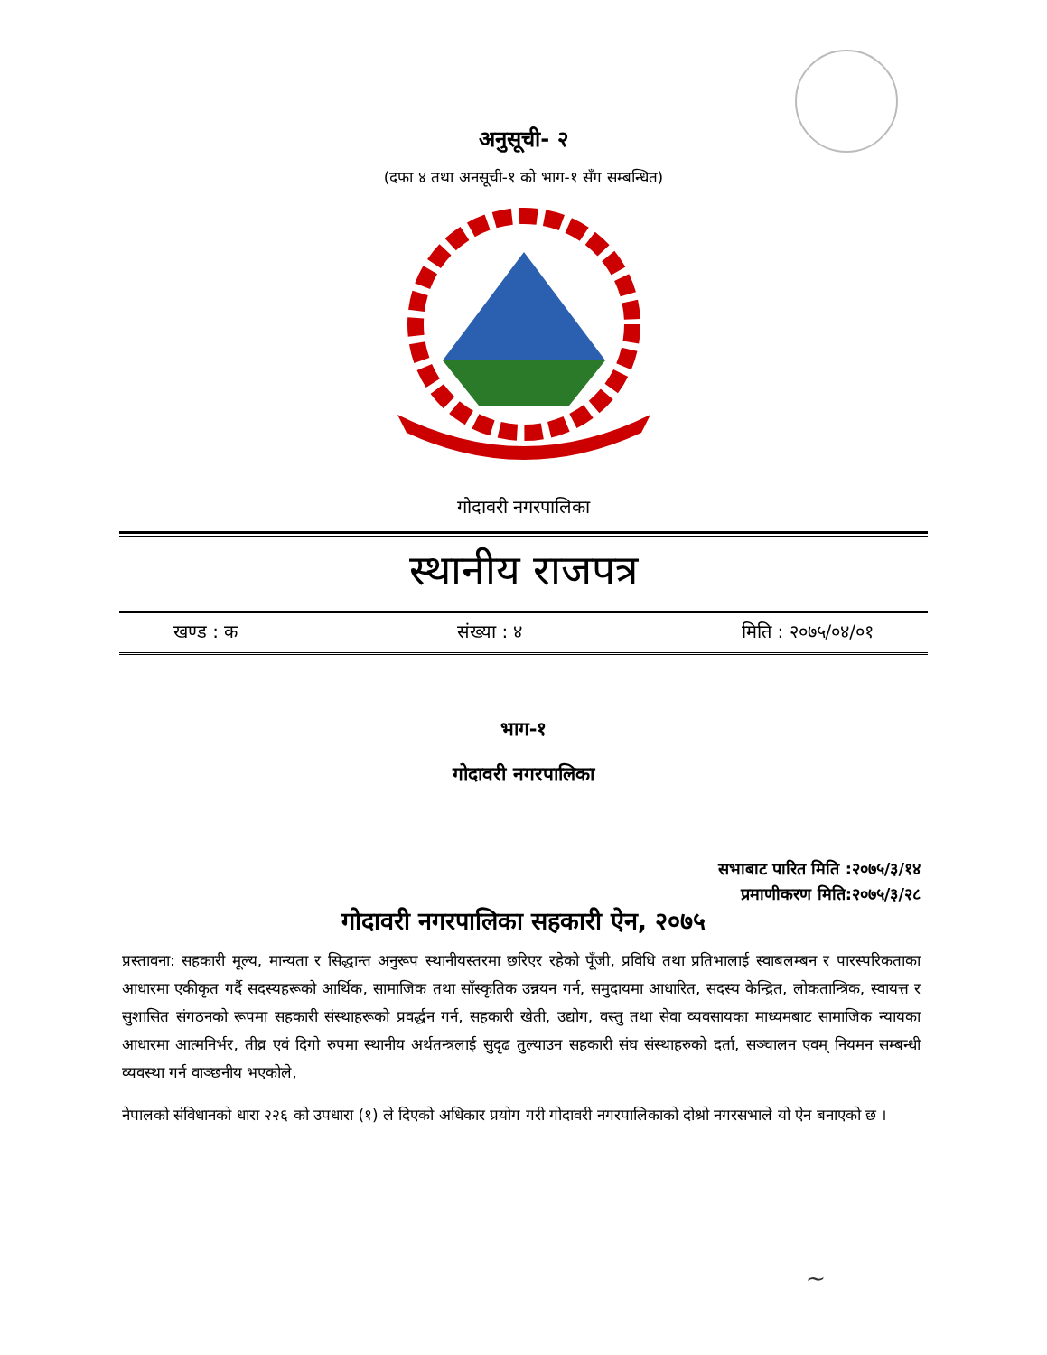अनुसूची- २
(दफा ४ तथा अनसूची-१ को भाग-१ सँग सम्बन्धित)
गोदावरी नगरपालिका
स्थानीय राजपत्र
खण्ड : क संख्या : ४ मिति : २०७५/०४/०१
भाग-१
गोदावरी नगरपालिका
सभाबाट पारित मिति :२०७५/३/१४
प्रमाणीकरण मिति:२०७५/३/२८
गोदावरी नगरपालिका सहकारी ऐन, २०७५
प्रस्तावना: सहकारी मूल्य, मान्यता र सिद्धान्त अनुरूप स्थानीयस्तरमा छरिएर रहेको पूँजी, प्रविधि तथा प्रतिभालाई स्वाबलम्बन र पारस्परिकताका आधारमा एकीकृत गर्दै सदस्यहरूको आर्थिक, सामाजिक तथा साँस्कृतिक उन्नयन गर्न, समुदायमा आधारित, सदस्य केन्द्रित, लोकतान्त्रिक, स्वायत्त र सुशासित संगठनको रूपमा सहकारी संस्थाहरूको प्रवर्द्धन गर्न, सहकारी खेती, उद्योग, वस्तु तथा सेवा व्यवसायका माध्यमबाट सामाजिक न्यायका आधारमा आत्मनिर्भर, तीव्र एवं दिगो रुपमा स्थानीय अर्थतन्त्रलाई सुदृढ तुल्याउन सहकारी संघ संस्थाहरुको दर्ता, सञ्चालन एवम् नियमन सम्बन्धी व्यवस्था गर्न वाञ्छनीय भएकोले,
नेपालको संविधानको धारा २२६ को उपधारा (१) ले दिएको अधिकार प्रयोग गरी गोदावरी नगरपालिकाको दोश्रो नगरसभाले यो ऐन बनाएको छ ।
~